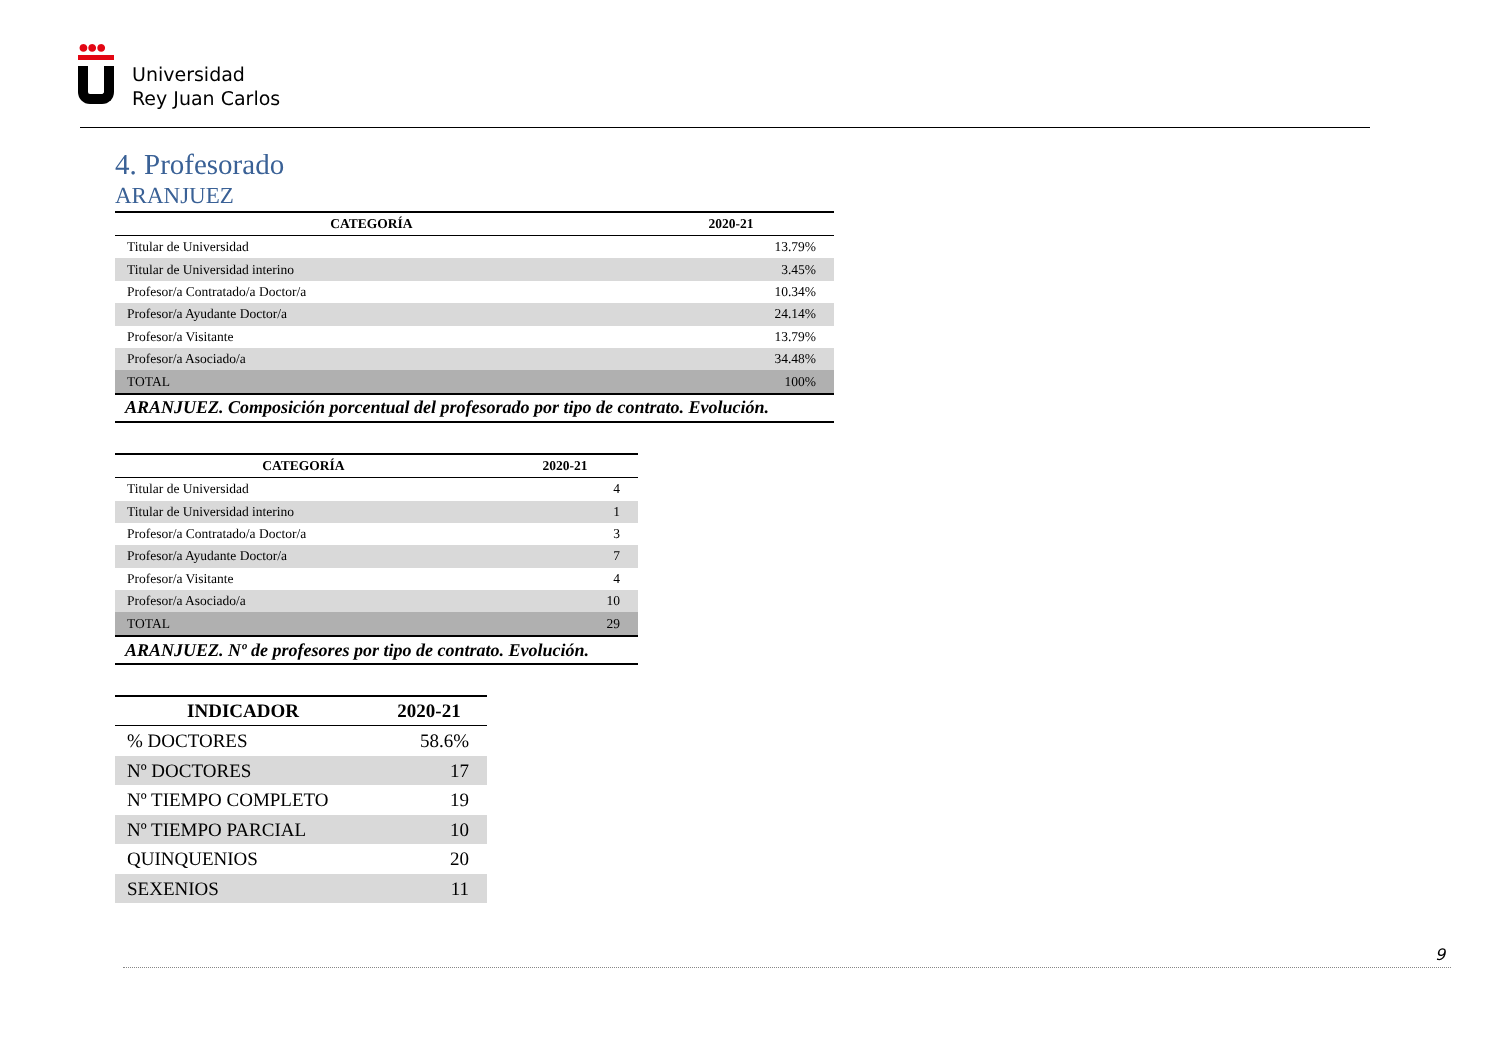●●●
Universidad
Rey Juan Carlos
4. Profesorado
ARANJUEZ
| CATEGORÍA | 2020-21 |
| --- | --- |
| Titular de Universidad | 13.79% |
| Titular de Universidad interino | 3.45% |
| Profesor/a Contratado/a Doctor/a | 10.34% |
| Profesor/a Ayudante Doctor/a | 24.14% |
| Profesor/a Visitante | 13.79% |
| Profesor/a Asociado/a | 34.48% |
| TOTAL | 100% |
| ARANJUEZ. Composición porcentual del profesorado por tipo de contrato. Evolución. | |
| CATEGORÍA | 2020-21 |
| --- | --- |
| Titular de Universidad | 4 |
| Titular de Universidad interino | 1 |
| Profesor/a Contratado/a Doctor/a | 3 |
| Profesor/a Ayudante Doctor/a | 7 |
| Profesor/a Visitante | 4 |
| Profesor/a Asociado/a | 10 |
| TOTAL | 29 |
| ARANJUEZ. Nº de profesores por tipo de contrato. Evolución. | |
| INDICADOR | 2020-21 |
| --- | --- |
| % DOCTORES | 58.6% |
| Nº DOCTORES | 17 |
| Nº TIEMPO COMPLETO | 19 |
| Nº TIEMPO PARCIAL | 10 |
| QUINQUENIOS | 20 |
| SEXENIOS | 11 |
9